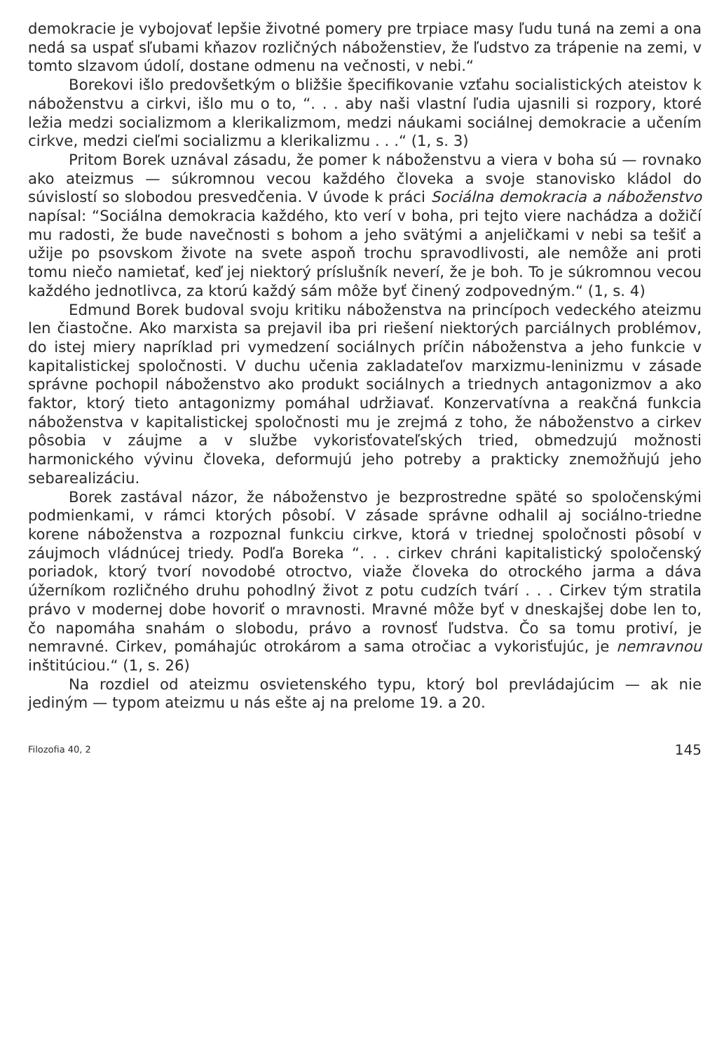demokracie je vybojovať lepšie životné pomery pre trpiace masy ľudu tuná na zemi a ona nedá sa uspať sľubami kňazov rozličných náboženstiev, že ľudstvo za trápenie na zemi, v tomto slzavom údolí, dostane odmenu na večnosti, v nebi.“
Borekovi išlo predovšetkým o bližšie špecifikovanie vzťahu socialistických ateistov k náboženstvu a cirkvi, išlo mu o to, “. . . aby naši vlastní ľudia ujasnili si rozpory, ktoré ležia medzi socializmom a klerikalizmom, medzi náukami sociálnej demokracie a učením cirkve, medzi cieľmi socializmu a klerikalizmu . . .“ (1, s. 3)
Pritom Borek uznával zásadu, že pomer k náboženstvu a viera v boha sú — rovnako ako ateizmus — súkromnou vecou každého človeka a svoje stanovisko kládol do súvislostí so slobodou presvedčenia. V úvode k práci Sociálna demokracia a náboženstvo napísal: “Sociálna demokracia každého, kto verí v boha, pri tejto viere nachádza a dožičí mu radosti, že bude navečnosti s bohom a jeho svätými a anjeličkami v nebi sa tešiť a užije po psovskom živote na svete aspoň trochu spravodlivosti, ale nemôže ani proti tomu niečo namietať, keď jej niektorý príslušník neverí, že je boh. To je súkromnou vecou každého jednotlivca, za ktorú každý sám môže byť činený zodpovedným.“ (1, s. 4)
Edmund Borek budoval svoju kritiku náboženstva na princípoch vedeckého ateizmu len čiastočne. Ako marxista sa prejavil iba pri riešení niektorých parciálnych problémov, do istej miery napríklad pri vymedzení sociálnych príčin náboženstva a jeho funkcie v kapitalistickej spoločnosti. V duchu učenia zakladateľov marxizmu-leninizmu v zásade správne pochopil náboženstvo ako produkt sociálnych a triednych antagonizmov a ako faktor, ktorý tieto antagonizmy pomáhal udržiavať. Konzervatívna a reakčná funkcia náboženstva v kapitalistickej spoločnosti mu je zrejmá z toho, že náboženstvo a cirkev pôsobia v záujme a v službe vykorisťovateľských tried, obmedzujú možnosti harmonického vývinu človeka, deformujú jeho potreby a prakticky znemožňujú jeho sebarealizáciu.
Borek zastával názor, že náboženstvo je bezprostredne späté so spoločenskými podmienkami, v rámci ktorých pôsobí. V zásade správne odhalil aj sociálno-triedne korene náboženstva a rozpoznal funkciu cirkve, ktorá v triednej spoločnosti pôsobí v záujmoch vládnúcej triedy. Podľa Boreka “. . . cirkev chráni kapitalistický spoločenský poriadok, ktorý tvorí novodobé otroctvo, viaže človeka do otrockého jarma a dáva úžerníkom rozličného druhu pohodlný život z potu cudzích tvárí . . . Cirkev tým stratila právo v modernej dobe hovoriť o mravnosti. Mravné môže byť v dneskajšej dobe len to, čo napomáha snahám o slobodu, právo a rovnosť ľudstva. Čo sa tomu protiví, je nemravné. Cirkev, pomáhajúc otrokárom a sama otročiac a vykorisťujúc, je nemravnou inštitúciou.“ (1, s. 26)
Na rozdiel od ateizmu osvietenského typu, ktorý bol prevládajúcim — ak nie jediným — typom ateizmu u nás ešte aj na prelome 19. a 20.
Filozofia 40, 2 145